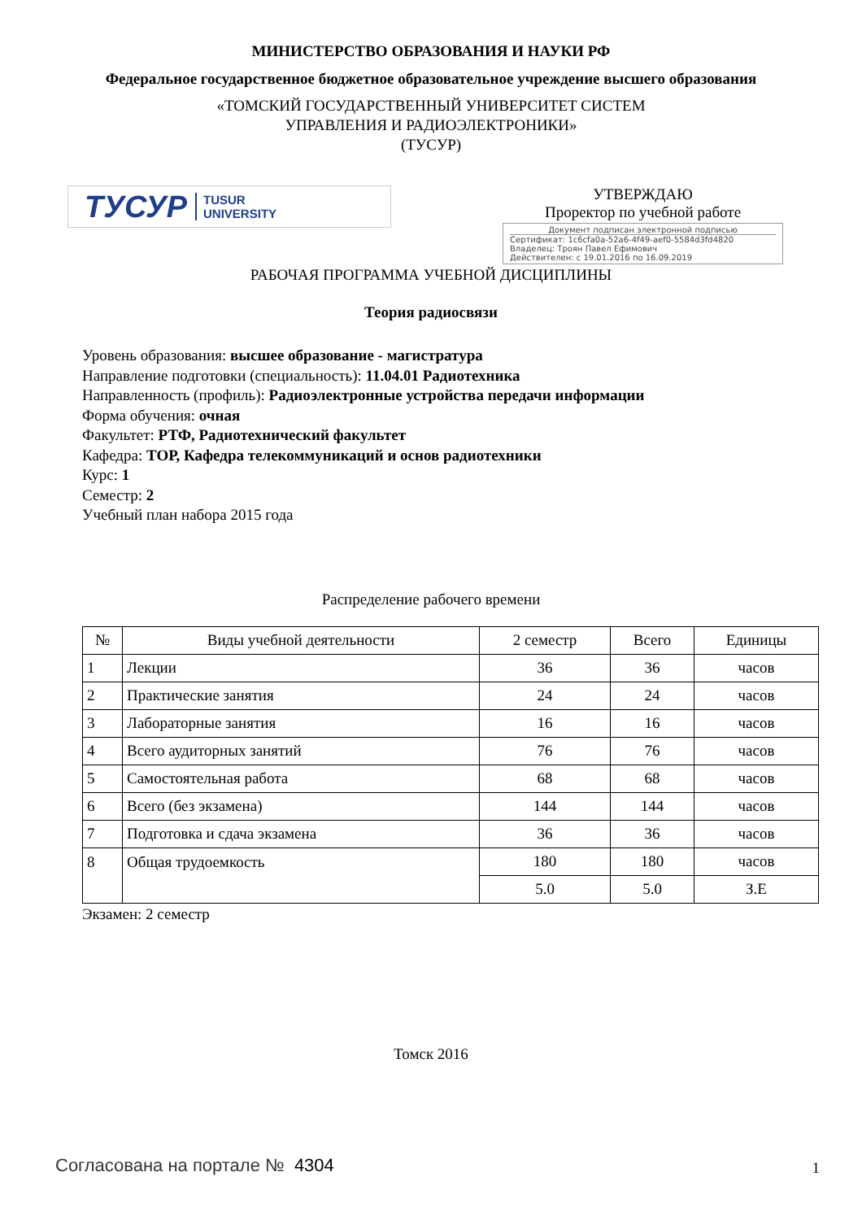МИНИСТЕРСТВО ОБРАЗОВАНИЯ И НАУКИ РФ
Федеральное государственное бюджетное образовательное учреждение высшего образования
«ТОМСКИЙ ГОСУДАРСТВЕННЫЙ УНИВЕРСИТЕТ СИСТЕМ
УПРАВЛЕНИЯ И РАДИОЭЛЕКТРОНИКИ»
(ТУСУР)
ТУСУР TUSUR
UNIVERSITY
УТВЕРЖДАЮ
Проректор по учебной работе
Документ подписан электронной подписью
Сертификат: 1c6cfa0a-52a6-4f49-aef0-5584d3fd4820
Владелец: Троян Павел Ефимович
Действителен: с 19.01.2016 по 16.09.2019
РАБОЧАЯ ПРОГРАММА УЧЕБНОЙ ДИСЦИПЛИНЫ
Теория радиосвязи
Уровень образования: высшее образование - магистратура
Направление подготовки (специальность): 11.04.01 Радиотехника
Направленность (профиль): Радиоэлектронные устройства передачи информации
Форма обучения: очная
Факультет: РТФ, Радиотехнический факультет
Кафедра: ТОР, Кафедра телекоммуникаций и основ радиотехники
Курс: 1
Семестр: 2
Учебный план набора 2015 года
Распределение рабочего времени
| № | Виды учебной деятельности | 2 семестр | Всего | Единицы |
| --- | --- | --- | --- | --- |
| 1 | Лекции | 36 | 36 | часов |
| 2 | Практические занятия | 24 | 24 | часов |
| 3 | Лабораторные занятия | 16 | 16 | часов |
| 4 | Всего аудиторных занятий | 76 | 76 | часов |
| 5 | Самостоятельная работа | 68 | 68 | часов |
| 6 | Всего (без экзамена) | 144 | 144 | часов |
| 7 | Подготовка и сдача экзамена | 36 | 36 | часов |
| 8 | Общая трудоемкость | 180 | 180 | часов |
| | | 5.0 | 5.0 | З.Е |
Экзамен: 2 семестр
Томск 2016
Согласована на портале № 4304 1